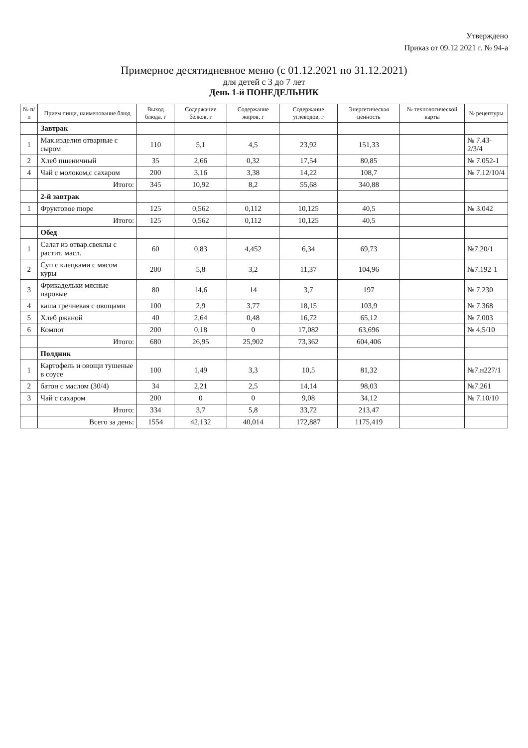Утверждено
Приказ от 09.12 2021 г. № 94-а
Примерное десятидневное меню (с 01.12.2021 по 31.12.2021)
для детей с 3 до 7 лет
День 1-й ПОНЕДЕЛЬНИК
| № п/п | Прием пищи, наименование блюд | Выход блюда, г | Содержание белков, г | Содержание жиров, г | Содержание углеводов, г | Энергетическая ценность | № технологической карты | № рецептуры |
| --- | --- | --- | --- | --- | --- | --- | --- | --- |
| | Завтрак | | | | | | | |
| 1 | Мак.изделия отварные с сыром | 110 | 5,1 | 4,5 | 23,92 | 151,33 | | № 7.43-2/3/4 |
| 2 | Хлеб пшеничный | 35 | 2,66 | 0,32 | 17,54 | 80,85 | | № 7.052-1 |
| 4 | Чай с молоком,с сахаром | 200 | 3,16 | 3,38 | 14,22 | 108,7 | | № 7.12/10/4 |
| | Итого: | 345 | 10,92 | 8,2 | 55,68 | 340,88 | | |
| | 2-й завтрак | | | | | | | |
| 1 | Фруктовое пюре | 125 | 0,562 | 0,112 | 10,125 | 40,5 | | № 3.042 |
| | Итого: | 125 | 0,562 | 0,112 | 10,125 | 40,5 | | |
| | Обед | | | | | | | |
| 1 | Салат из отвар.свеклы с растит. масл. | 60 | 0,83 | 4,452 | 6,34 | 69,73 | | №7.20/1 |
| 2 | Суп с клецками с мясом куры | 200 | 5,8 | 3,2 | 11,37 | 104,96 | | №7.192-1 |
| 3 | Фрикадельки мясные паровые | 80 | 14,6 | 14 | 3,7 | 197 | | № 7.230 |
| 4 | каша гречневая с овощами | 100 | 2,9 | 3,77 | 18,15 | 103,9 | | № 7.368 |
| 5 | Хлеб ржаной | 40 | 2,64 | 0,48 | 16,72 | 65,12 | | № 7.003 |
| 6 | Компот | 200 | 0,18 | 0 | 17,082 | 63,696 | | № 4,5/10 |
| | Итого: | 680 | 26,95 | 25,902 | 73,362 | 604,406 | | |
| | Полдник | | | | | | | |
| 1 | Картофель и овощи тушеные в соусе | 100 | 1,49 | 3,3 | 10,5 | 81,32 | | №7.н227/1 |
| 2 | батон с маслом (30/4) | 34 | 2,21 | 2,5 | 14,14 | 98,03 | | №7.261 |
| 3 | Чай с сахаром | 200 | 0 | 0 | 9,08 | 34,12 | | № 7.10/10 |
| | Итого: | 334 | 3,7 | 5,8 | 33,72 | 213,47 | | |
| | Всего за день: | 1554 | 42,132 | 40,014 | 172,887 | 1175,419 | | |